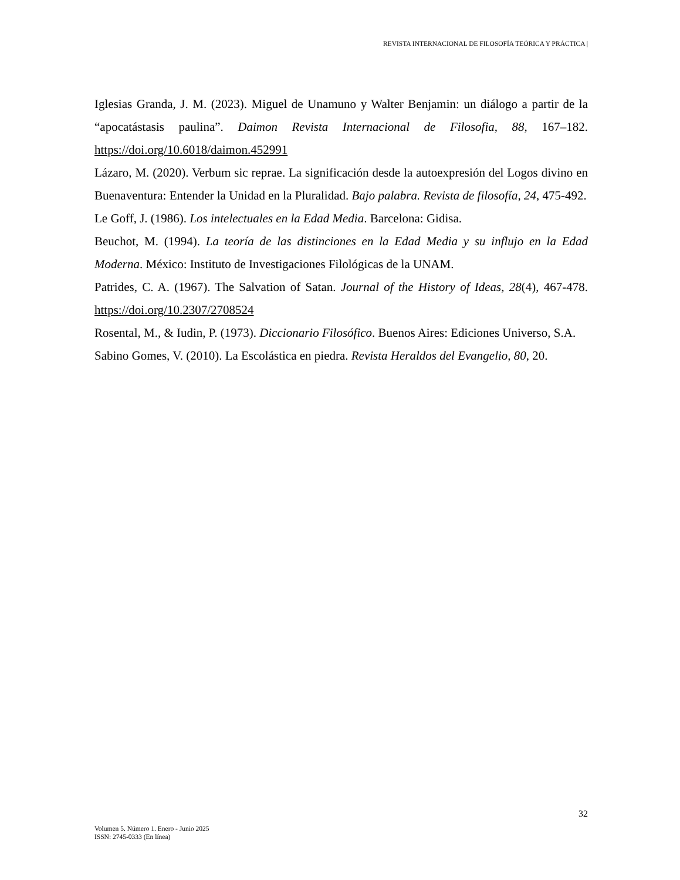REVISTA INTERNACIONAL DE FILOSOFÍA TEÓRICA Y PRÁCTICA |
Iglesias Granda, J. M. (2023). Miguel de Unamuno y Walter Benjamin: un diálogo a partir de la “apocatástasis paulina”. Daimon Revista Internacional de Filosofia, 88, 167–182. https://doi.org/10.6018/daimon.452991
Lázaro, M. (2020). Verbum sic reprae. La significación desde la autoexpresión del Logos divino en Buenaventura: Entender la Unidad en la Pluralidad. Bajo palabra. Revista de filosofía, 24, 475-492.
Le Goff, J. (1986). Los intelectuales en la Edad Media. Barcelona: Gidisa.
Beuchot, M. (1994). La teoría de las distinciones en la Edad Media y su influjo en la Edad Moderna. México: Instituto de Investigaciones Filológicas de la UNAM.
Patrides, C. A. (1967). The Salvation of Satan. Journal of the History of Ideas, 28(4), 467-478. https://doi.org/10.2307/2708524
Rosental, M., & Iudin, P. (1973). Diccionario Filosófico. Buenos Aires: Ediciones Universo, S.A.
Sabino Gomes, V. (2010). La Escolástica en piedra. Revista Heraldos del Evangelio, 80, 20.
32
Volumen 5. Número 1. Enero - Junio 2025
ISSN: 2745-0333 (En línea)